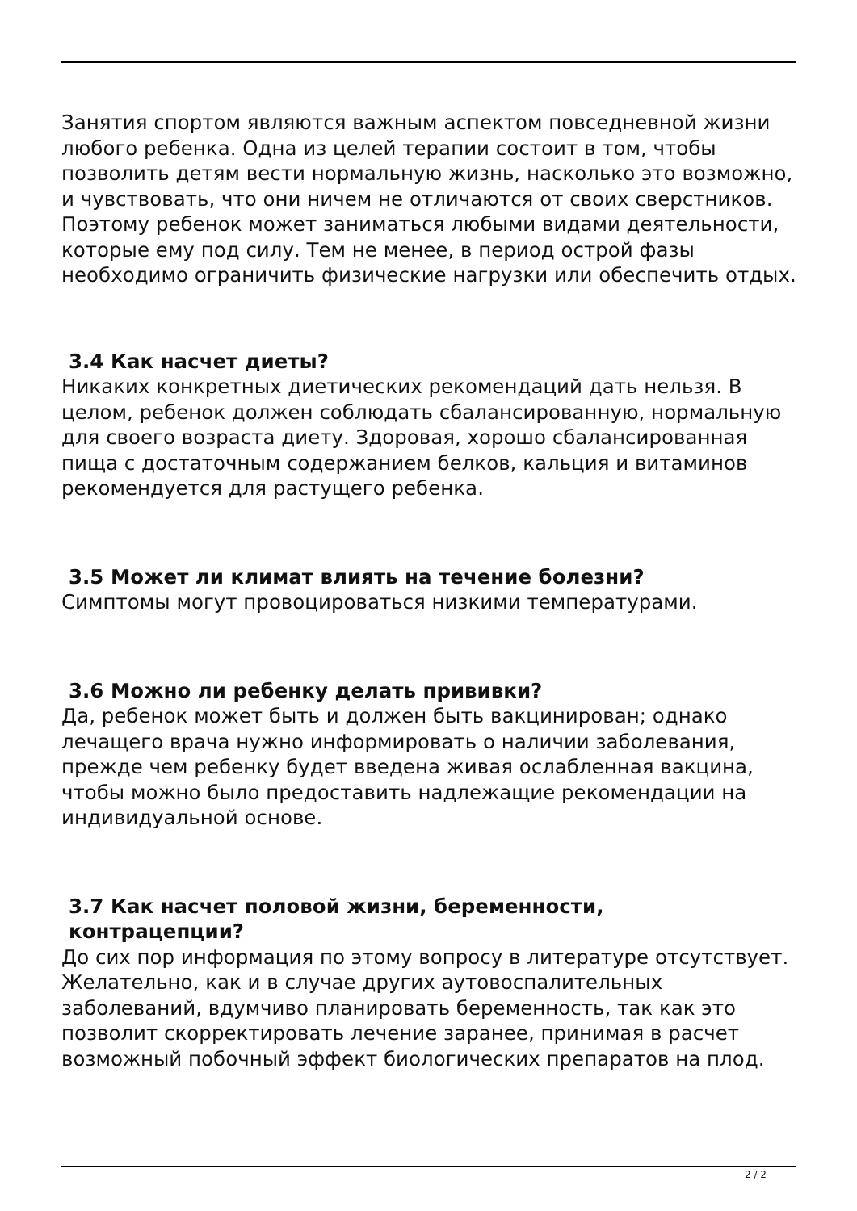Занятия спортом являются важным аспектом повседневной жизни любого ребенка. Одна из целей терапии состоит в том, чтобы позволить детям вести нормальную жизнь, насколько это возможно, и чувствовать, что они ничем не отличаются от своих сверстников. Поэтому ребенок может заниматься любыми видами деятельности, которые ему под силу. Тем не менее, в период острой фазы необходимо ограничить физические нагрузки или обеспечить отдых.
3.4 Как насчет диеты?
Никаких конкретных диетических рекомендаций дать нельзя. В целом, ребенок должен соблюдать сбалансированную, нормальную для своего возраста диету. Здоровая, хорошо сбалансированная пища с достаточным содержанием белков, кальция и витаминов рекомендуется для растущего ребенка.
3.5 Может ли климат влиять на течение болезни?
Симптомы могут провоцироваться низкими температурами.
3.6 Можно ли ребенку делать прививки?
Да, ребенок может быть и должен быть вакцинирован; однако лечащего врача нужно информировать о наличии заболевания, прежде чем ребенку будет введена живая ослабленная вакцина, чтобы можно было предоставить надлежащие рекомендации на индивидуальной основе.
3.7 Как насчет половой жизни, беременности,
контрацепции?
До сих пор информация по этому вопросу в литературе отсутствует. Желательно, как и в случае других аутовоспалительных заболеваний, вдумчиво планировать беременность, так как это позволит скорректировать лечение заранее, принимая в расчет возможный побочный эффект биологических препаратов на плод.
2 / 2